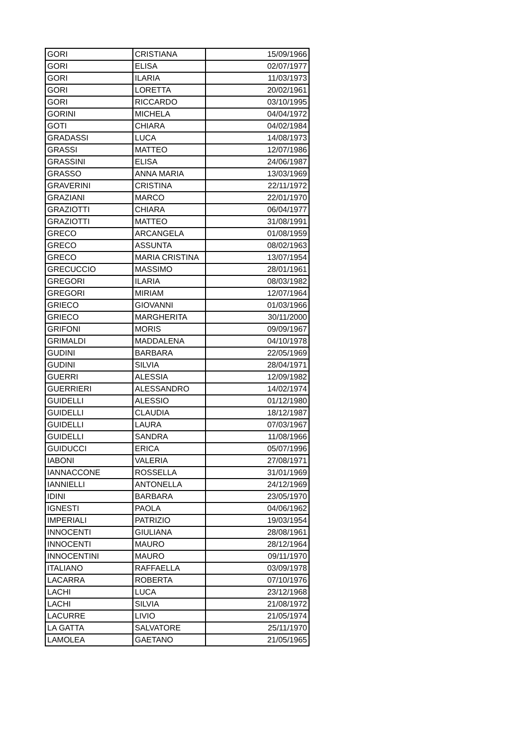| GORI | CRISTIANA | 15/09/1966 |
| GORI | ELISA | 02/07/1977 |
| GORI | ILARIA | 11/03/1973 |
| GORI | LORETTA | 20/02/1961 |
| GORI | RICCARDO | 03/10/1995 |
| GORINI | MICHELA | 04/04/1972 |
| GOTI | CHIARA | 04/02/1984 |
| GRADASSI | LUCA | 14/08/1973 |
| GRASSI | MATTEO | 12/07/1986 |
| GRASSINI | ELISA | 24/06/1987 |
| GRASSO | ANNA MARIA | 13/03/1969 |
| GRAVERINI | CRISTINA | 22/11/1972 |
| GRAZIANI | MARCO | 22/01/1970 |
| GRAZIOTTI | CHIARA | 06/04/1977 |
| GRAZIOTTI | MATTEO | 31/08/1991 |
| GRECO | ARCANGELA | 01/08/1959 |
| GRECO | ASSUNTA | 08/02/1963 |
| GRECO | MARIA CRISTINA | 13/07/1954 |
| GRECUCCIO | MASSIMO | 28/01/1961 |
| GREGORI | ILARIA | 08/03/1982 |
| GREGORI | MIRIAM | 12/07/1964 |
| GRIECO | GIOVANNI | 01/03/1966 |
| GRIECO | MARGHERITA | 30/11/2000 |
| GRIFONI | MORIS | 09/09/1967 |
| GRIMALDI | MADDALENA | 04/10/1978 |
| GUDINI | BARBARA | 22/05/1969 |
| GUDINI | SILVIA | 28/04/1971 |
| GUERRI | ALESSIA | 12/09/1982 |
| GUERRIERI | ALESSANDRO | 14/02/1974 |
| GUIDELLI | ALESSIO | 01/12/1980 |
| GUIDELLI | CLAUDIA | 18/12/1987 |
| GUIDELLI | LAURA | 07/03/1967 |
| GUIDELLI | SANDRA | 11/08/1966 |
| GUIDUCCI | ERICA | 05/07/1996 |
| IABONI | VALERIA | 27/08/1971 |
| IANNACCONE | ROSSELLA | 31/01/1969 |
| IANNIELLI | ANTONELLA | 24/12/1969 |
| IDINI | BARBARA | 23/05/1970 |
| IGNESTI | PAOLA | 04/06/1962 |
| IMPERIALI | PATRIZIO | 19/03/1954 |
| INNOCENTI | GIULIANA | 28/08/1961 |
| INNOCENTI | MAURO | 28/12/1964 |
| INNOCENTINI | MAURO | 09/11/1970 |
| ITALIANO | RAFFAELLA | 03/09/1978 |
| LACARRA | ROBERTA | 07/10/1976 |
| LACHI | LUCA | 23/12/1968 |
| LACHI | SILVIA | 21/08/1972 |
| LACURRE | LIVIO | 21/05/1974 |
| LA GATTA | SALVATORE | 25/11/1970 |
| LAMOLEA | GAETANO | 21/05/1965 |